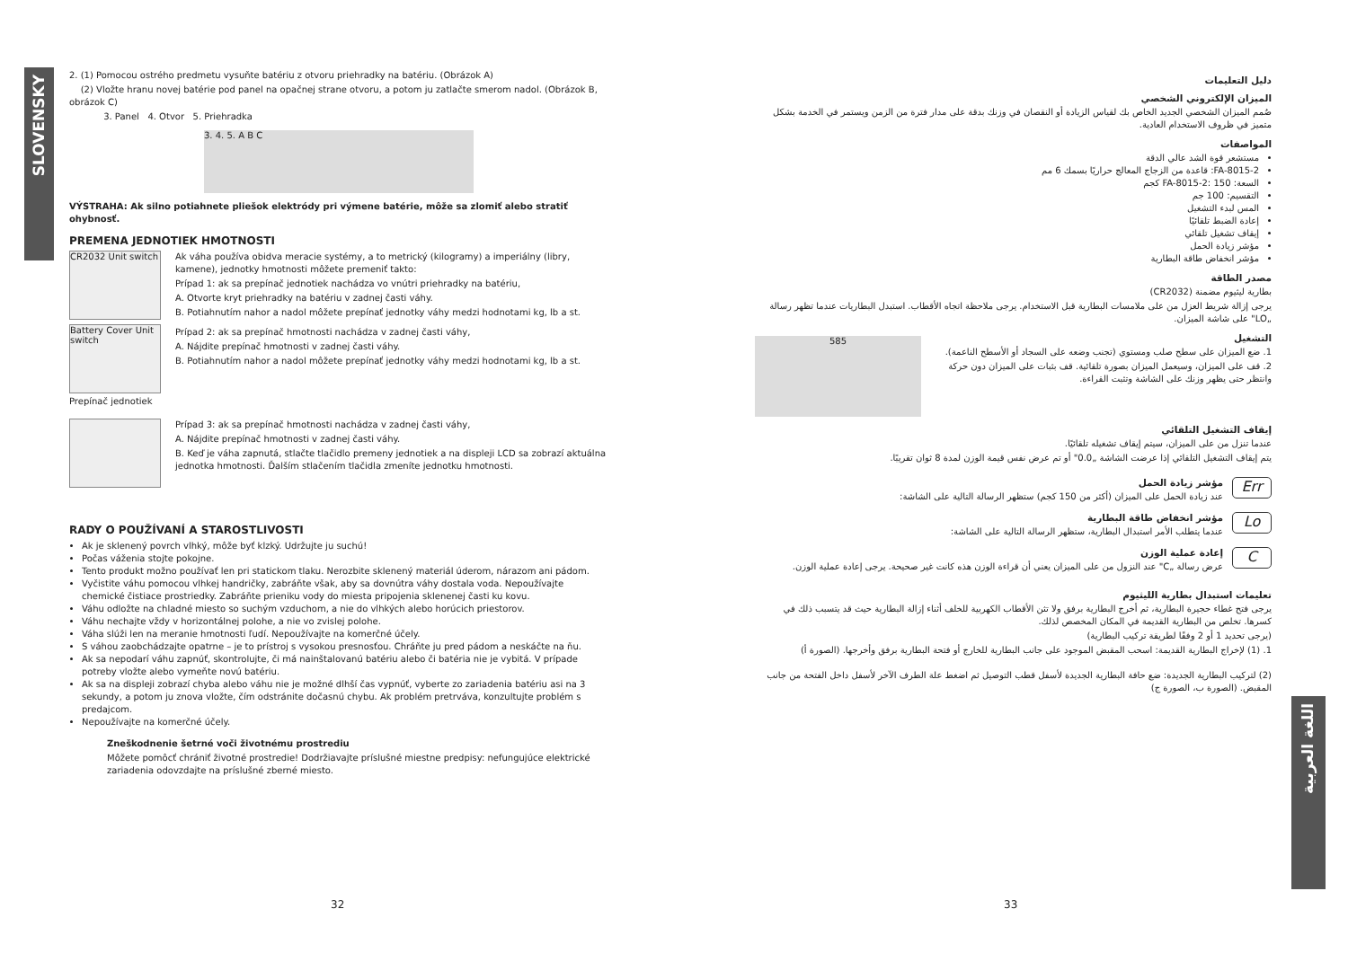SLOVENSKY
2. (1) Pomocou ostrého predmetu vysuňte batériu z otvoru priehradky na batériu. (Obrázok A)
(2) Vložte hranu novej batérie pod panel na opačnej strane otvoru, a potom ju zatlačte smerom nadol. (Obrázok B, obrázok C)
3. Panel 4. Otvor 5. Priehradka
3. 4. 5. A B C
VÝSTRAHA: Ak silno potiahnete pliešok elektródy pri výmene batérie, môže sa zlomiť alebo stratiť ohybnosť.
PREMENA JEDNOTIEK HMOTNOSTI
CR2032 Unit switch
Ak váha používa obidva meracie systémy, a to metrický (kilogramy) a imperiálny (libry, kamene), jednotky hmotnosti môžete premeniť takto:
Prípad 1: ak sa prepínač jednotiek nachádza vo vnútri priehradky na batériu,
A. Otvorte kryt priehradky na batériu v zadnej časti váhy.
B. Potiahnutím nahor a nadol môžete prepínať jednotky váhy medzi hodnotami kg, lb a st.
Battery Cover Unit switch
Prípad 2: ak sa prepínač hmotnosti nachádza v zadnej časti váhy,
A. Nájdite prepínač hmotnosti v zadnej časti váhy.
B. Potiahnutím nahor a nadol môžete prepínať jednotky váhy medzi hodnotami kg, lb a st.
Prepínač jednotiek
Prípad 3: ak sa prepínač hmotnosti nachádza v zadnej časti váhy,
A. Nájdite prepínač hmotnosti v zadnej časti váhy.
B. Keď je váha zapnutá, stlačte tlačidlo premeny jednotiek a na displeji LCD sa zobrazí aktuálna jednotka hmotnosti. Ďalším stlačením tlačidla zmeníte jednotku hmotnosti.
RADY O POUŽÍVANÍ A STAROSTLIVOSTI
Ak je sklenený povrch vlhký, môže byť klzký. Udržujte ju suchú!
Počas váženia stojte pokojne.
Tento produkt možno používať len pri statickom tlaku. Nerozbite sklenený materiál úderom, nárazom ani pádom.
Vyčistite váhu pomocou vlhkej handričky, zabráňte však, aby sa dovnútra váhy dostala voda. Nepoužívajte chemické čistiace prostriedky. Zabráňte prieniku vody do miesta pripojenia sklenenej časti ku kovu.
Váhu odložte na chladné miesto so suchým vzduchom, a nie do vlhkých alebo horúcich priestorov.
Váhu nechajte vždy v horizontálnej polohe, a nie vo zvislej polohe.
Váha slúži len na meranie hmotnosti ľudí. Nepoužívajte na komerčné účely.
S váhou zaobchádzajte opatrne – je to prístroj s vysokou presnosťou. Chráňte ju pred pádom a neskáčte na ňu.
Ak sa nepodarí váhu zapnúť, skontrolujte, či má nainštalovanú batériu alebo či batéria nie je vybitá. V prípade potreby vložte alebo vymeňte novú batériu.
Ak sa na displeji zobrazí chyba alebo váhu nie je možné dlhší čas vypnúť, vyberte zo zariadenia batériu asi na 3 sekundy, a potom ju znova vložte, čím odstránite dočasnú chybu. Ak problém pretrváva, konzultujte problém s predajcom.
Nepoužívajte na komerčné účely.
Zneškodnenie šetrné voči životnému prostrediu
Môžete pomôcť chrániť životné prostredie! Dodržiavajte príslušné miestne predpisy: nefungujúce elektrické zariadenia odovzdajte na príslušné zberné miesto.
32
دليل التعليمات
الميزان الإلكتروني الشخصي
صُمم الميزان الشخصي الجديد الخاص بك لقياس الزيادة أو النقصان في وزنك بدقة على مدار فترة من الزمن ويستمر في الخدمة بشكل متميز في ظروف الاستخدام العادية.
المواصفات
مستشعر قوة الشد عالي الدقة
FA-8015-2: قاعدة من الزجاج المعالج حراريًا بسمك 6 مم
السعة: 150 :FA-8015-2 كجم
التقسيم: 100 جم
المس لبدء التشغيل
إعادة الضبط تلقائيًا
إيقاف تشغيل تلقائي
مؤشر زيادة الحمل
مؤشر انخفاض طاقة البطارية
مصدر الطاقة
بطارية ليثيوم مضمنة (CR2032)
يرجى إزالة شريط العزل من على ملامسات البطارية قبل الاستخدام. يرجى ملاحظة اتجاه الأقطاب. استبدل البطاريات عندما تظهر رسالة „LO" على شاشة الميزان.
585
التشغيل
1. ضع الميزان على سطح صلب ومستوي (تجنب وضعه على السجاد أو الأسطح الناعمة).
2. قف على الميزان، وسيعمل الميزان بصورة تلقائية. قف بثبات على الميزان دون حركة وانتظر حتى يظهر وزنك على الشاشة وتثبت القراءة.
إيقاف التشغيل التلقائي
عندما تنزل من على الميزان، سيتم إيقاف تشغيله تلقائيًا.
يتم إيقاف التشغيل التلقائي إذا عرضت الشاشة „0.0" أو تم عرض نفس قيمة الوزن لمدة 8 ثوان تقريبًا.
Err
مؤشر زيادة الحمل
عند زيادة الحمل على الميزان (أكثر من 150 كجم) ستظهر الرسالة التالية على الشاشة:
Lo
مؤشر انخفاض طاقة البطارية
عندما يتطلب الأمر استبدال البطارية، ستظهر الرسالة التالية على الشاشة:
C
إعادة عملية الوزن
عرض رسالة „C" عند النزول من على الميزان يعني أن قراءة الوزن هذه كانت غير صحيحة. يرجى إعادة عملية الوزن.
تعليمات استبدال بطارية الليثيوم
يرجى فتح غطاء حجيرة البطارية، ثم أخرج البطارية برفق ولا تثن الأقطاب الكهربية للخلف أثناء إزالة البطارية حيث قد يتسبب ذلك في كسرها. تخلص من البطارية القديمة في المكان المخصص لذلك.
(يرجى تحديد 1 أو 2 وفقًا لطريقة تركيب البطارية)
1. (1) لإخراج البطارية القديمة: اسحب المقبض الموجود على جانب البطارية للخارج أو فتحة البطارية برفق وأخرجها. (الصورة أ)
(2) لتركيب البطارية الجديدة: ضع حافة البطارية الجديدة لأسفل قطب التوصيل ثم اضغط علة الطرف الآخر لأسفل داخل الفتحة من جانب المقبض. (الصورة ب، الصورة ج)
اللغة العربية
33